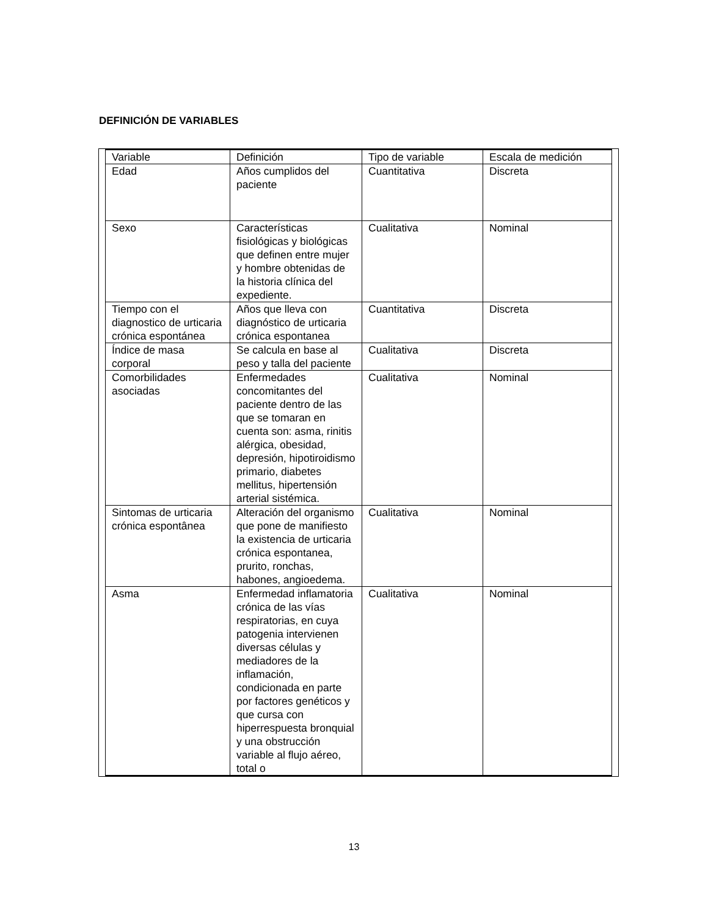DEFINICIÓN DE VARIABLES
| Variable | Definición | Tipo de variable | Escala de medición |
| Edad | Años cumplidos del paciente | Cuantitativa | Discreta |
| Sexo | Características fisiológicas y biológicas que definen entre mujer y hombre obtenidas de la historia clínica del expediente. | Cualitativa | Nominal |
| Tiempo con el diagnostico de urticaria crónica espontánea | Años que lleva con diagnóstico de urticaria crónica espontanea | Cuantitativa | Discreta |
| Índice de masa corporal | Se calcula en base al peso y talla del paciente | Cualitativa | Discreta |
| Comorbilidades asociadas | Enfermedades concomitantes del paciente dentro de las que se tomaran en cuenta son: asma, rinitis alérgica, obesidad, depresión, hipotiroidismo primario, diabetes mellitus, hipertensión arterial sistémica. | Cualitativa | Nominal |
| Sintomas de urticaria crónica espontânea | Alteración del organismo que pone de manifiesto la existencia de urticaria crónica espontanea, prurito, ronchas, habones, angioedema. | Cualitativa | Nominal |
| Asma | Enfermedad inflamatoria crónica de las vías respiratorias, en cuya patogenia intervienen diversas células y mediadores de la inflamación, condicionada en parte por factores genéticos y que cursa con hiperrespuesta bronquial y una obstrucción variable al flujo aéreo, total o | Cualitativa | Nominal |
13